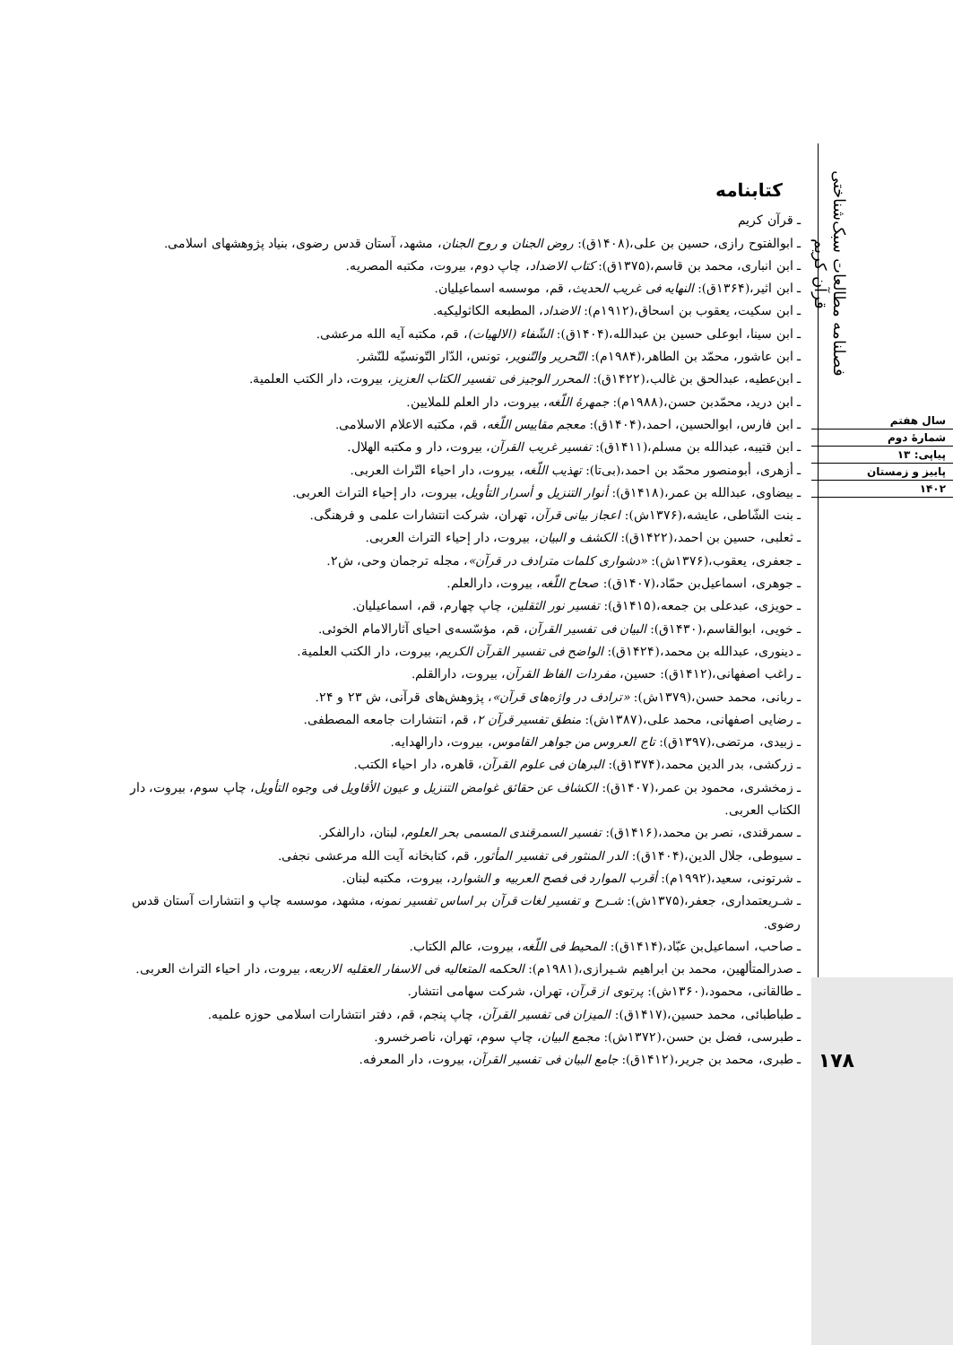فصلنامه مطالعات سبک‌شناختی قرآن کریم
سال هفتم
شمارهٔ دوم
پیاپی: ۱۳
پاییز و زمستان
۱۴۰۲
۱۷۸
کتابنامه
ـ قرآن کریم
ـ ابوالفتوح رازی، حسین بن علی،(۱۴۰۸ق): روض الجنان و روح الجنان، مشهد، آستان قدس رضوی، بنیاد پژوهشهای اسلامی.
ـ ابن انباری، محمد بن قاسم،(۱۳۷۵ق): کتاب الاضداد، چاپ دوم، بیروت، مکتبه المصریه.
ـ ابن اثیر،(۱۳۶۴ق): النهایه فی غریب الحدیث، قم، موسسه اسماعیلیان.
ـ ابن سکیت، یعقوب بن اسحاق،(۱۹۱۲م): الاضداد، المطبعه الکاثولیکیه.
ـ ابن سینا، ابوعلی حسین بن عبدالله،(۱۴۰۴ق): الشّفاء (الالهیات)، قم، مکتبه آیه الله مرعشی.
ـ ابن عاشور، محمّد بن الطاهر،(۱۹۸۴م): التّحریر والتّنویر، تونس، الدّار التّونسیّه للنّشر.
ـ ابن‌عطیه، عبدالحق بن غالب،(۱۴۲۲ق): المحرر الوجیز فی تفسیر الکتاب العزیز، بیروت، دار الکتب العلمیة.
ـ ابن درید، محمّدبن حسن،(۱۹۸۸م): جمهرهٔ اللّغه، بیروت، دار العلم للملایین.
ـ ابن فارس، ابوالحسین، احمد،(۱۴۰۴ق): معجم مقاییس اللّغه، قم، مکتبه الاعلام الاسلامی.
ـ ابن قتیبه، عبدالله بن مسلم،(۱۴۱۱ق): تفسیر غریب القرآن، بیروت، دار و مکتبه الهلال.
ـ أزهری، أبومنصور محمّد بن احمد،(بی‌تا): تهذیب اللّغه، بیروت، دار احیاء التّراث العربی.
ـ بیضاوی، عبدالله بن عمر،(۱۴۱۸ق): أنوار التنزیل و أسرار التأویل، بیروت، دار إحیاء التراث العربی.
ـ بنت الشّاطی، عایشه،(۱۳۷۶ش): اعجاز بیانی قرآن، تهران، شرکت انتشارات علمی و فرهنگی.
ـ ثعلبی، حسین بن احمد،(۱۴۲۲ق): الکشف و البیان، بیروت، دار إحیاء التراث العربی.
ـ جعفری، یعقوب،(۱۳۷۶ش): «دشواری کلمات مترادف در قرآن»، مجله ترجمان وحی، ش۲.
ـ جوهری، اسماعیل‌بن حمّاد،(۱۴۰۷ق): صحاح اللّغه، بیروت، دارالعلم.
ـ حویزی، عبدعلی بن جمعه،(۱۴۱۵ق): تفسیر نور الثقلین، چاپ چهارم، قم، اسماعیلیان.
ـ خویی، ابوالقاسم،(۱۴۳۰ق): البیان فی تفسیر القرآن، قم، مؤسّسه‌ی احیای آثارالامام الخوئی.
ـ دینوری، عبدالله بن محمد،(۱۴۲۴ق): الواضح فی تفسیر القرآن الکریم، بیروت، دار الکتب العلمیة.
ـ راغب اصفهانی،(۱۴۱۲ق): حسین، مفردات الفاظ القرآن، بیروت، دارالقلم.
ـ ربانی، محمد حسن،(۱۳۷۹ش): «ترادف در واژه‌های قرآن»، پژوهش‌های قرآنی، ش ۲۳ و ۲۴.
ـ رضایی اصفهانی، محمد علی،(۱۳۸۷ش): منطق تفسیر قرآن ۲، قم، انتشارات جامعه المصطفی.
ـ زبیدی، مرتضی،(۱۳۹۷ق): تاج العروس من جواهر القاموس، بیروت، دارالهدایه.
ـ زرکشی، بدر الدین محمد،(۱۳۷۴ق): البرهان فی علوم القرآن، قاهره، دار احیاء الکتب.
ـ زمخشری، محمود بن عمر،(۱۴۰۷ق): الکشاف عن حقائق غوامض التنزیل و عیون الأقاویل فی وجوه التأویل، چاپ سوم، بیروت، دار الکتاب العربی.
ـ سمرقندی، نصر بن محمد،(۱۴۱۶ق): تفسیر السمرقندی المسمی بحر العلوم، لبنان، دارالفکر.
ـ سیوطی، جلال الدین،(۱۴۰۴ق): الدر المنثور فی تفسیر المأثور، قم، کتابخانه آیت الله مرعشی نجفی.
ـ شرتونی، سعید،(۱۹۹۲م): أقرب الموارد فی فصح العربیه و الشوارد، بیروت، مکتبه لبنان.
ـ شـریعتمداری، جعفر،(۱۳۷۵ش): شـرح و تفسیر لغات قرآن بر اساس تفسیر نمونه، مشهد، موسسه چاپ و انتشارات آستان قدس رضوی.
ـ صاحب، اسماعیل‌بن عبّاد،(۱۴۱۴ق): المحیط فی اللّغه، بیروت، عالم الکتاب.
ـ صدرالمتألهین، محمد بن ابراهیم شـیرازی،(۱۹۸۱م): الحکمه المتعالیه فی الاسفار العقلیه الاربعه، بیروت، دار احیاء التراث العربی.
ـ طالقانی، محمود،(۱۳۶۰ش): پرتوی از قرآن، تهران، شرکت سهامی انتشار.
ـ طباطبائی، محمد حسین،(۱۴۱۷ق): المیزان فی تفسیر القرآن، چاپ پنجم، قم، دفتر انتشارات اسلامی حوزه علمیه.
ـ طبرسی، فضل بن حسن،(۱۳۷۲ش): مجمع البیان، چاپ سوم، تهران، ناصرخسرو.
ـ طبری، محمد بن جریر،(۱۴۱۲ق): جامع البیان فی تفسیر القرآن، بیروت، دار المعرفه.